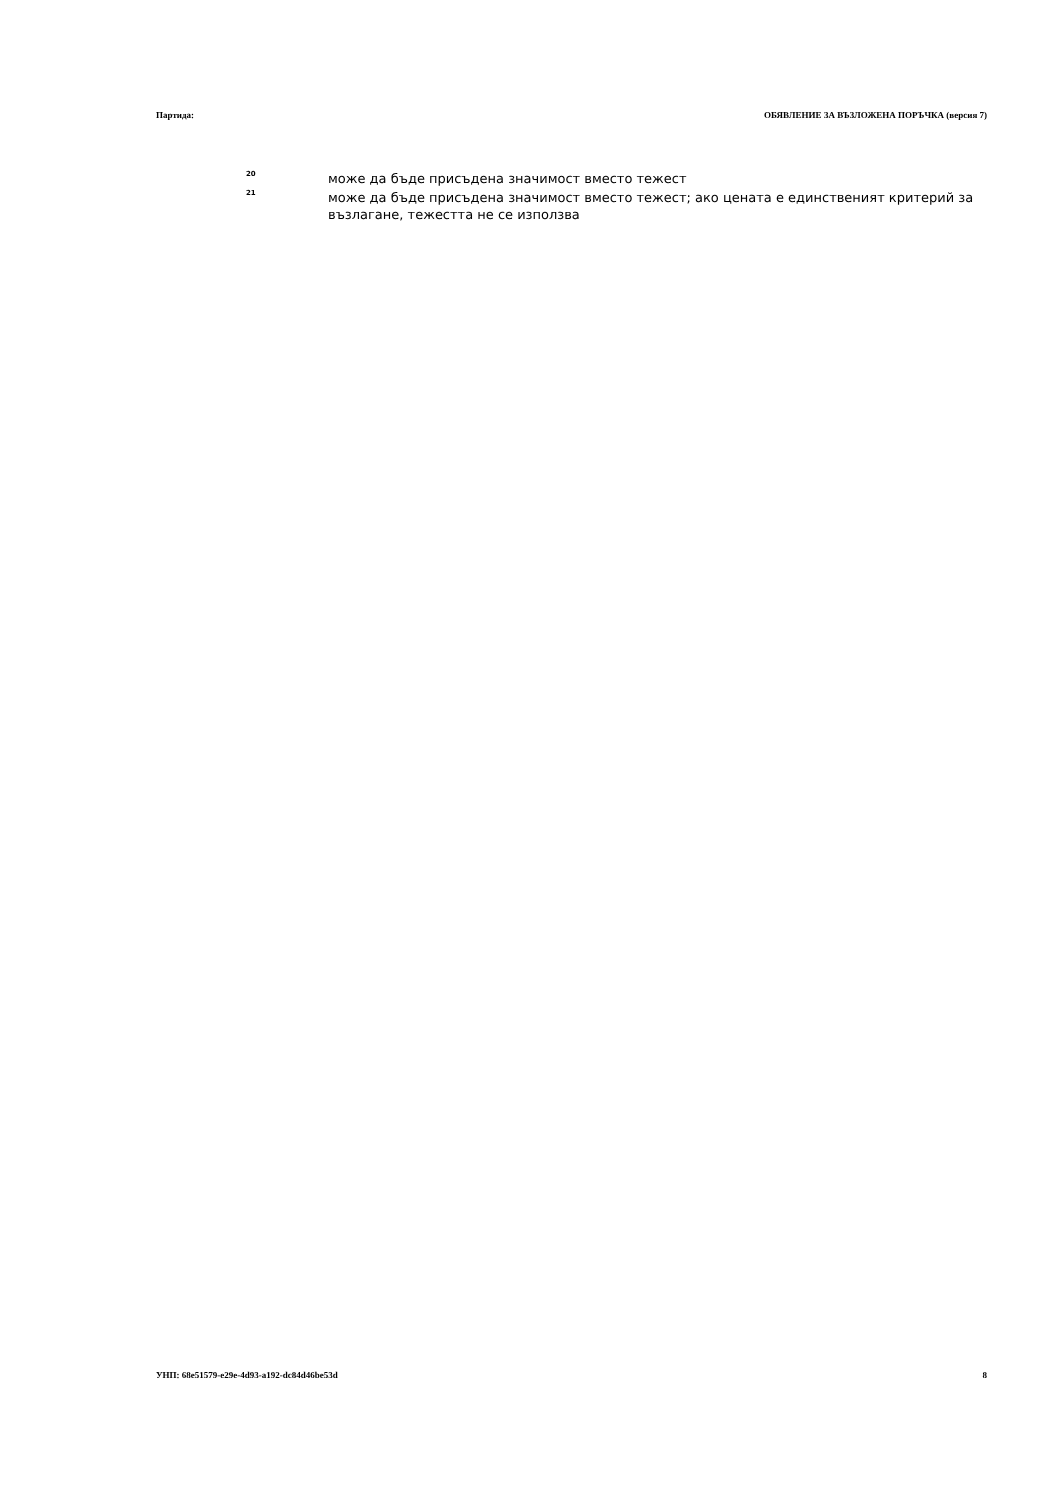Партида: ОБЯВЛЕНИЕ ЗА ВЪЗЛОЖЕНА ПОРЪЧКА (версия 7)
<sup>20</sup>
може да бъде присъдена значимост вместо тежест
<sup>21</sup>
може да бъде присъдена значимост вместо тежест; ако цената е единственият критерий за възлагане, тежестта не се използва
УНП: 68e51579-e29e-4d93-a192-dc84d46be53d 8